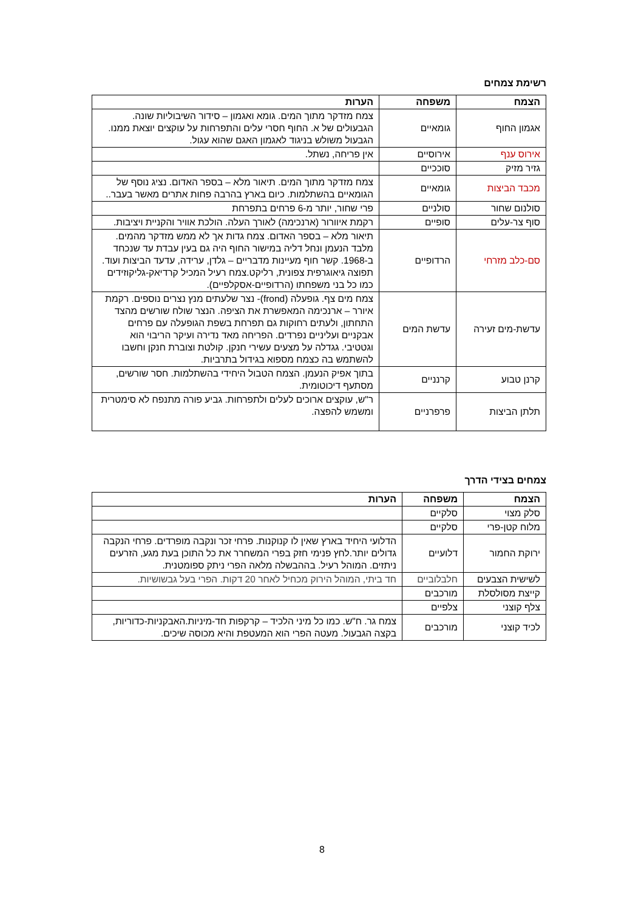רשימת צמחים
| הצמח | משפחה | הערות |
| --- | --- | --- |
| אגמון החוף | גומאיים | צמח מזדקר מתוך המים. גומא ואגמון – סידור השיבוליות שונה. הגבעולים של א. החוף חסרי עלים והתפרחות על עוקצים יוצאת ממנו. הגבעול משולש בניגוד לאגמון האגם שהוא עגול. |
| אירוס ענף | אירוסיים | אין פריחה, נשתל. |
| גזיר מזיק | סוככיים | |
| מכבד הביצות | גומאיים | צמח מזדקר מתוך המים. תיאור מלא – בספר האדום. נציג נוסף של הגומאיים בהשתלמות. כיום בארץ בהרבה פחות אתרים מאשר בעבר.. |
| סולנום שחור | סולניים | פרי שחור, יותר מ-6 פרחים בתפרחת |
| סוף צר-עלים | סופיים | רקמת איוורור (ארנכימה) לאורך העלה. הולכת אוויר והקניית ויציבות. |
| סם-כלב מזרחי | הרדופיים | תיאור מלא – בספר האדום. צמח גדות אך לא ממש מזדקר מהמים. מלבד הנעמן ונחל דליה במישור החוף היה גם בעין עבדת עד שנכחד ב-1968. קשר חוף מעיינות מדבריים – גלדן, ערידה, עדעד הביצות ועוד. תפוצה גיאוגרפית צפונית, רליקט.צמח רעיל המכיל קרדיאק-גליקוזידים כמו כל בני משפחתו (הרדופיים-אסקלפיים). |
| עדשת-מים זעירה | עדשת המים | צמח מים צף. גופעלה (frond)- נצר שלעתים מנץ נצרים נוספים. רקמת איורר – ארנכימה המאפשרת את הציפה. הנצר שולח שורשים מהצד התחתון, ולעתים רחוקות גם תפרחת בשפת הגופעלה עם פרחים אבקניים ועליניים נפרדים. הפריחה מאד נדירה ועיקר הריבוי הוא וגטטיבי. גגדלה על מצעים עשירי חנקן. קולטת וצוברת חנקן וחשבו להשתמש בה כצמח מספוא בגידול בתרביות. |
| קרנן טבוע | קרנניים | בתוך אפיק הנעמן. הצמח הטבול היחידי בהשתלמות. חסר שורשים, מסתעף דיכוטומית. |
| תלתן הביצות | פרפרניים | ר"ש, עוקצים ארוכים לעלים ולתפרחות. גביע פורה מתנפח לא סימטרית ומשמש להפצה. |
צמחים בצידי הדרך
| הצמח | משפחה | הערות |
| --- | --- | --- |
| סלק מצוי | סלקיים | |
| מלוח קטן-פרי | סלקיים | |
| ירוקת החמור | דלועיים | הדלועי היחיד בארץ שאין לו קנוקנות. פרחי זכר ונקבה מופרדים. פרחי הנקבה גדולים יותר.לחץ פנימי חזק בפרי המשחרר את כל התוכן בעת מגע, הזרעים ניתזים. המוהל רעיל. בההבשלה מלאה הפרי ניתק ספומטנית. |
| לשישית הצבעים | חלבלוביים | חד ביתי, המוהל הירוק מכחיל לאחר 20 דקות. הפרי בעל גבשושיות. |
| קייצת מסולסלת | מורכבים | |
| צלף קוצני | צלפיים | |
| לכיד קוצני | מורכבים | צמח גר. ח"ש. כמו כל מיני הלכיד – קרקפות חד-מיניות.האבקניות-כדוריות, בקצה הגבעול. מעטה הפרי הוא המעטפת והיא מכוסה שיכים. |
8